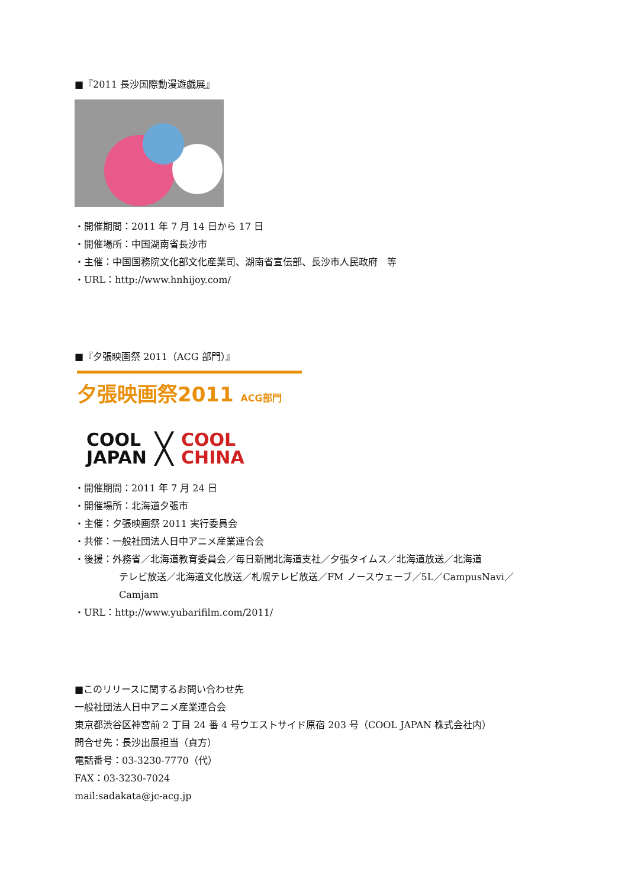■『2011 長沙国際動漫遊戯展』
・開催期間：2011 年 7 月 14 日から 17 日
・開催場所：中国湖南省長沙市
・主催：中国国務院文化部文化産業司、湖南省宣伝部、長沙市人民政府　等
・URL：http://www.hnhijoy.com/
■『夕張映画祭 2011（ACG 部門）』
夕張映画祭2011 ACG部門
COOL
JAPAN ╳ COOL
CHINA
・開催期間：2011 年 7 月 24 日
・開催場所：北海道夕張市
・主催：夕張映画祭 2011 実行委員会
・共催：一般社団法人日中アニメ産業連合会
・後援：外務省／北海道教育委員会／毎日新聞北海道支社／夕張タイムス／北海道放送／北海道
テレビ放送／北海道文化放送／札幌テレビ放送／FM ノースウェーブ／5L／CampusNavi／
Camjam
・URL：http://www.yubarifilm.com/2011/
■このリリースに関するお問い合わせ先
一般社団法人日中アニメ産業連合会
東京都渋谷区神宮前 2 丁目 24 番 4 号ウエストサイド原宿 203 号（COOL JAPAN 株式会社内）
問合せ先：長沙出展担当（貞方）
電話番号：03-3230-7770（代）
FAX：03-3230-7024
mail:sadakata@jc-acg.jp